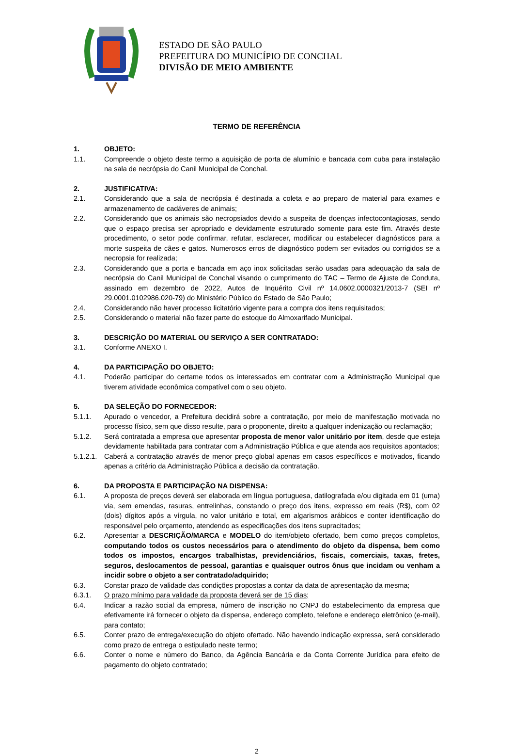ESTADO DE SÃO PAULO
PREFEITURA DO MUNICÍPIO DE CONCHAL
DIVISÃO DE MEIO AMBIENTE
TERMO DE REFERÊNCIA
1. OBJETO:
1.1. Compreende o objeto deste termo a aquisição de porta de alumínio e bancada com cuba para instalação na sala de necrópsia do Canil Municipal de Conchal.
2. JUSTIFICATIVA:
2.1. Considerando que a sala de necrópsia é destinada a coleta e ao preparo de material para exames e armazenamento de cadáveres de animais;
2.2. Considerando que os animais são necropsiados devido a suspeita de doenças infectocontagiosas, sendo que o espaço precisa ser apropriado e devidamente estruturado somente para este fim. Através deste procedimento, o setor pode confirmar, refutar, esclarecer, modificar ou estabelecer diagnósticos para a morte suspeita de cães e gatos. Numerosos erros de diagnóstico podem ser evitados ou corrigidos se a necropsia for realizada;
2.3. Considerando que a porta e bancada em aço inox solicitadas serão usadas para adequação da sala de necrópsia do Canil Municipal de Conchal visando o cumprimento do TAC – Termo de Ajuste de Conduta, assinado em dezembro de 2022, Autos de Inquérito Civil nº 14.0602.0000321/2013-7 (SEI nº 29.0001.0102986.020-79) do Ministério Público do Estado de São Paulo;
2.4. Considerando não haver processo licitatório vigente para a compra dos itens requisitados;
2.5. Considerando o material não fazer parte do estoque do Almoxarifado Municipal.
3. DESCRIÇÃO DO MATERIAL OU SERVIÇO A SER CONTRATADO:
3.1. Conforme ANEXO I.
4. DA PARTICIPAÇÃO DO OBJETO:
4.1. Poderão participar do certame todos os interessados em contratar com a Administração Municipal que tiverem atividade econômica compatível com o seu objeto.
5. DA SELEÇÃO DO FORNECEDOR:
5.1.1. Apurado o vencedor, a Prefeitura decidirá sobre a contratação, por meio de manifestação motivada no processo físico, sem que disso resulte, para o proponente, direito a qualquer indenização ou reclamação;
5.1.2. Será contratada a empresa que apresentar proposta de menor valor unitário por item, desde que esteja devidamente habilitada para contratar com a Administração Pública e que atenda aos requisitos apontados;
5.1.2.1. Caberá a contratação através de menor preço global apenas em casos específicos e motivados, ficando apenas a critério da Administração Pública a decisão da contratação.
6. DA PROPOSTA E PARTICIPAÇÃO NA DISPENSA:
6.1. A proposta de preços deverá ser elaborada em língua portuguesa, datilografada e/ou digitada em 01 (uma) via, sem emendas, rasuras, entrelinhas, constando o preço dos itens, expresso em reais (R$), com 02 (dois) dígitos após a vírgula, no valor unitário e total, em algarismos arábicos e conter identificação do responsável pelo orçamento, atendendo as especificações dos itens supracitados;
6.2. Apresentar a DESCRIÇÃO/MARCA e MODELO do item/objeto ofertado, bem como preços completos, computando todos os custos necessários para o atendimento do objeto da dispensa, bem como todos os impostos, encargos trabalhistas, previdenciários, fiscais, comerciais, taxas, fretes, seguros, deslocamentos de pessoal, garantias e quaisquer outros ônus que incidam ou venham a incidir sobre o objeto a ser contratado/adquirido;
6.3. Constar prazo de validade das condições propostas a contar da data de apresentação da mesma;
6.3.1. O prazo mínimo para validade da proposta deverá ser de 15 dias;
6.4. Indicar a razão social da empresa, número de inscrição no CNPJ do estabelecimento da empresa que efetivamente irá fornecer o objeto da dispensa, endereço completo, telefone e endereço eletrônico (e-mail), para contato;
6.5. Conter prazo de entrega/execução do objeto ofertado. Não havendo indicação expressa, será considerado como prazo de entrega o estipulado neste termo;
6.6. Conter o nome e número do Banco, da Agência Bancária e da Conta Corrente Jurídica para efeito de pagamento do objeto contratado;
2